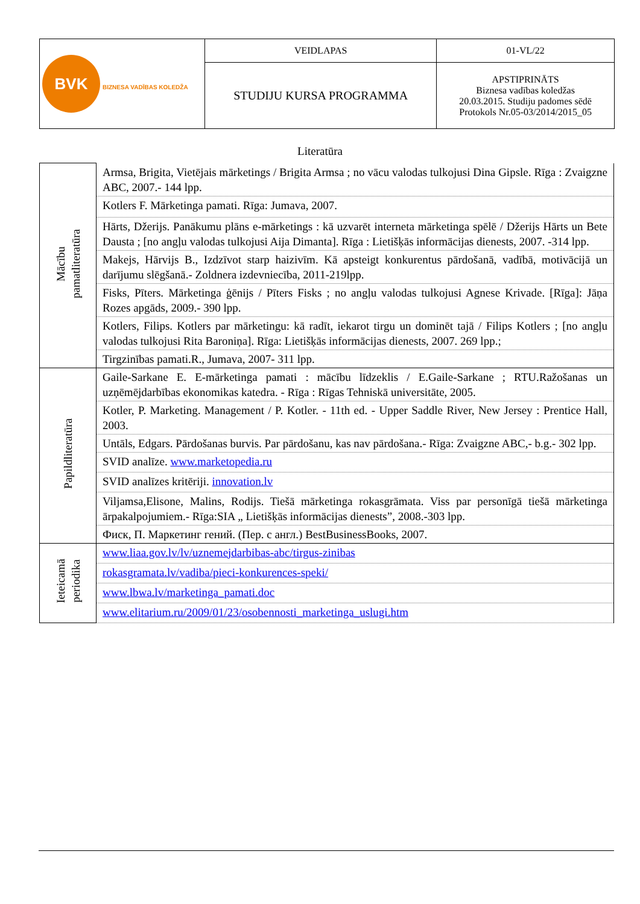| BVK BIZNESA VADĪBAS KOLEDŽA | VEIDLAPAS | 01-VL/22 |
| | STUDIJU KURSA PROGRAMMA | APSTIPRINĀTS Biznesa vadības koledžas 20.03.2015. Studiju padomes sēdē Protokols Nr.05-03/2014/2015_05 |
Literatūra
| Mācību pamatliteratūra | Armsa, Brigita, Vietējais mārketings / Brigita Armsa ; no vācu valodas tulkojusi Dina Gipsle. Rīga : Zvaigzne ABC, 2007.- 144 lpp. |
| | Kotlers F. Mārketinga pamati. Rīga: Jumava, 2007. |
| | Hārts, Džerijs. Panākumu plāns e-mārketings : kā uzvarēt interneta mārketinga spēlē / Džerijs Hārts un Bete Dausta ; [no angļu valodas tulkojusi Aija Dimanta]. Rīga : Lietišķās informācijas dienests, 2007. -314 lpp. |
| | Makejs, Hārvijs B., Izdzīvot starp haizivīm. Kā apsteigt konkurentus pārdošanā, vadībā, motivācijā un darījumu slēgšanā.- Zoldnera izdevniecība, 2011-219lpp. |
| | Fisks, Pīters. Mārketinga ģēnijs / Pīters Fisks ; no angļu valodas tulkojusi Agnese Krivade. [Rīga]: Jāņa Rozes apgāds, 2009.- 390 lpp. |
| | Kotlers, Filips. Kotlers par mārketingu: kā radīt, iekarot tirgu un dominēt tajā / Filips Kotlers ; [no angļu valodas tulkojusi Rita Baroniņa]. Rīga: Lietišķās informācijas dienests, 2007. 269 lpp.; |
| | Tirgzinības pamati.R., Jumava, 2007- 311 lpp. |
| Papildliteratūra | Gaile-Sarkane E. E-mārketinga pamati : mācību līdzeklis / E.Gaile-Sarkane ; RTU.Ražošanas un uzņēmējdarbības ekonomikas katedra. - Rīga : Rīgas Tehniskā universitāte, 2005. |
| | Kotler, P. Marketing. Management / P. Kotler. - 11th ed. - Upper Saddle River, New Jersey : Prentice Hall, 2003. |
| | Untāls, Edgars. Pārdošanas burvis. Par pārdošanu, kas nav pārdošana.- Rīga: Zvaigzne ABC,- b.g.- 302 lpp. |
| | SVID analīze. www.marketopedia.ru |
| | SVID analīzes kritēriji. innovation.lv |
| | Viljamsa,Elisone, Malins, Rodijs. Tiešā mārketinga rokasgrāmata. Viss par personīgā tiešā mārketinga ārpakalpojumiem.- Rīga:SIA „ Lietišķās informācijas dienests”, 2008.-303 lpp. |
| | Фиск, П. Маркетинг гений. (Пер. с англ.) BestBusinessBooks, 2007. |
| Ieteicamā periodika | www.liaa.gov.lv/lv/uznemejdarbibas-abc/tirgus-zinibas |
| | rokasgramata.lv/vadiba/pieci-konkurences-speki/ |
| | www.lbwa.lv/marketinga_pamati.doc |
| | www.elitarium.ru/2009/01/23/osobennosti_marketinga_uslugi.htm |